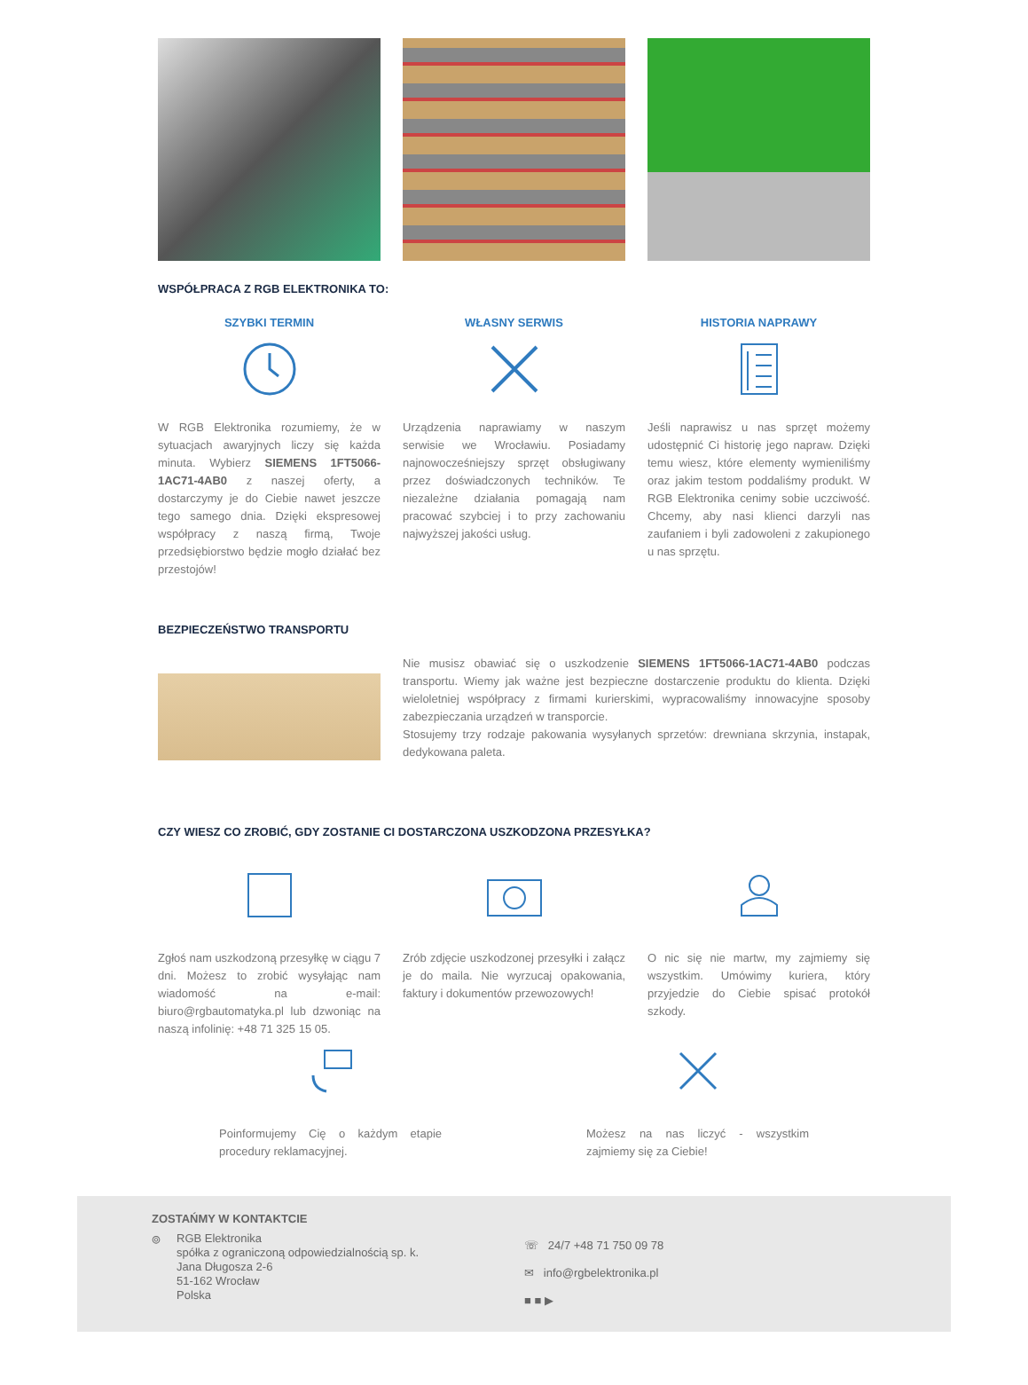WSPÓŁPRACA Z RGB ELEKTRONIKA TO:
SZYBKI TERMIN
W RGB Elektronika rozumiemy, że w sytuacjach awaryjnych liczy się każda minuta. Wybierz SIEMENS 1FT5066-1AC71-4AB0 z naszej oferty, a dostarczymy je do Ciebie nawet jeszcze tego samego dnia. Dzięki ekspresowej współpracy z naszą firmą, Twoje przedsiębiorstwo będzie mogło działać bez przestojów!
WŁASNY SERWIS
Urządzenia naprawiamy w naszym serwisie we Wrocławiu. Posiadamy najnowocześniejszy sprzęt obsługiwany przez doświadczonych techników. Te niezależne działania pomagają nam pracować szybciej i to przy zachowaniu najwyższej jakości usług.
HISTORIA NAPRAWY
Jeśli naprawisz u nas sprzęt możemy udostępnić Ci historię jego napraw. Dzięki temu wiesz, które elementy wymieniliśmy oraz jakim testom poddaliśmy produkt. W RGB Elektronika cenimy sobie uczciwość. Chcemy, aby nasi klienci darzyli nas zaufaniem i byli zadowoleni z zakupionego u nas sprzętu.
BEZPIECZEŃSTWO TRANSPORTU
Nie musisz obawiać się o uszkodzenie SIEMENS 1FT5066-1AC71-4AB0 podczas transportu. Wiemy jak ważne jest bezpieczne dostarczenie produktu do klienta. Dzięki wieloletniej współpracy z firmami kurierskimi, wypracowaliśmy innowacyjne sposoby zabezpieczania urządzeń w transporcie.
Stosujemy trzy rodzaje pakowania wysyłanych sprzetów: drewniana skrzynia, instapak, dedykowana paleta.
CZY WIESZ CO ZROBIĆ, GDY ZOSTANIE CI DOSTARCZONA USZKODZONA PRZESYŁKA?
Zgłoś nam uszkodzoną przesyłkę w ciągu 7 dni. Możesz to zrobić wysyłając nam wiadomość na e-mail: biuro@rgbautomatyka.pl lub dzwoniąc na naszą infolinię: +48 71 325 15 05.
Zrób zdjęcie uszkodzonej przesyłki i załącz je do maila. Nie wyrzucaj opakowania, faktury i dokumentów przewozowych!
O nic się nie martw, my zajmiemy się wszystkim. Umówimy kuriera, który przyjedzie do Ciebie spisać protokół szkody.
Poinformujemy Cię o każdym etapie procedury reklamacyjnej.
Możesz na nas liczyć - wszystkim zajmiemy się za Ciebie!
ZOSTAŃMY W KONTAKTCIE
⌾
RGB Elektronika
spółka z ograniczoną odpowiedzialnością sp. k.
Jana Długosza 2-6
51-162 Wrocław
Polska
☏ 24/7 +48 71 750 09 78
✉ info@rgbelektronika.pl
■ ■ ▶